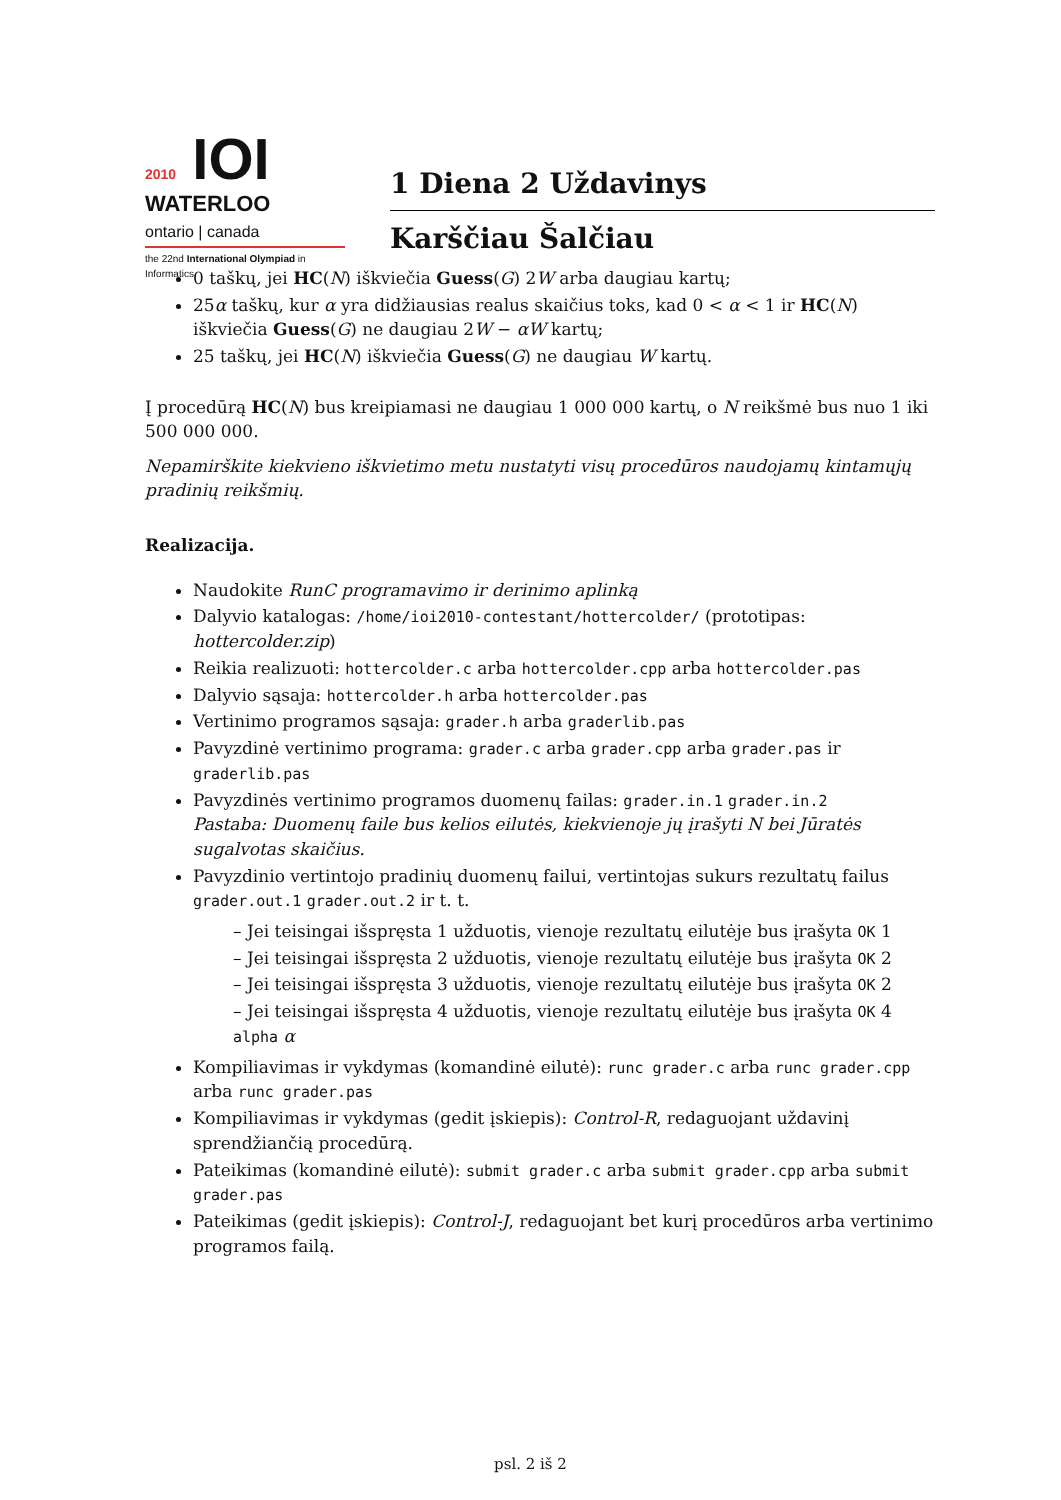2010 IOI
WATERLOO
ontario | canada
the 22nd International Olympiad in Informatics
1 Diena 2 Uždavinys
Karščiau Šalčiau
0 taškų, jei HC(N) iškviečia Guess(G) 2W arba daugiau kartų;
25α taškų, kur α yra didžiausias realus skaičius toks, kad 0 < α < 1 ir HC(N) iškviečia Guess(G) ne daugiau 2W − αW kartų;
25 taškų, jei HC(N) iškviečia Guess(G) ne daugiau W kartų.
Į procedūrą HC(N) bus kreipiamasi ne daugiau 1 000 000 kartų, o N reikšmė bus nuo 1 iki 500 000 000.
Nepamirškite kiekvieno iškvietimo metu nustatyti visų procedūros naudojamų kintamųjų pradinių reikšmių.
Realizacija.
Naudokite RunC programavimo ir derinimo aplinką
Dalyvio katalogas: /home/ioi2010-contestant/hottercolder/ (prototipas: hottercolder.zip)
Reikia realizuoti: hottercolder.c arba hottercolder.cpp arba hottercolder.pas
Dalyvio sąsaja: hottercolder.h arba hottercolder.pas
Vertinimo programos sąsaja: grader.h arba graderlib.pas
Pavyzdinė vertinimo programa: grader.c arba grader.cpp arba grader.pas ir graderlib.pas
Pavyzdinės vertinimo programos duomenų failas: grader.in.1 grader.in.2
Pastaba: Duomenų faile bus kelios eilutės, kiekvienoje jų įrašyti N bei Jūratės sugalvotas skaičius.
Pavyzdinio vertintojo pradinių duomenų failui, vertintojas sukurs rezultatų failus grader.out.1 grader.out.2 ir t. t.
– Jei teisingai išspręsta 1 užduotis, vienoje rezultatų eilutėje bus įrašyta OK 1
– Jei teisingai išspręsta 2 užduotis, vienoje rezultatų eilutėje bus įrašyta OK 2
– Jei teisingai išspręsta 3 užduotis, vienoje rezultatų eilutėje bus įrašyta OK 2
– Jei teisingai išspręsta 4 užduotis, vienoje rezultatų eilutėje bus įrašyta OK 4 alpha α
Kompiliavimas ir vykdymas (komandinė eilutė): runc grader.c arba runc grader.cpp arba runc grader.pas
Kompiliavimas ir vykdymas (gedit įskiepis): Control-R, redaguojant uždavinį sprendžiančią procedūrą.
Pateikimas (komandinė eilutė): submit grader.c arba submit grader.cpp arba submit grader.pas
Pateikimas (gedit įskiepis): Control-J, redaguojant bet kurį procedūros arba vertinimo programos failą.
psl. 2 iš 2